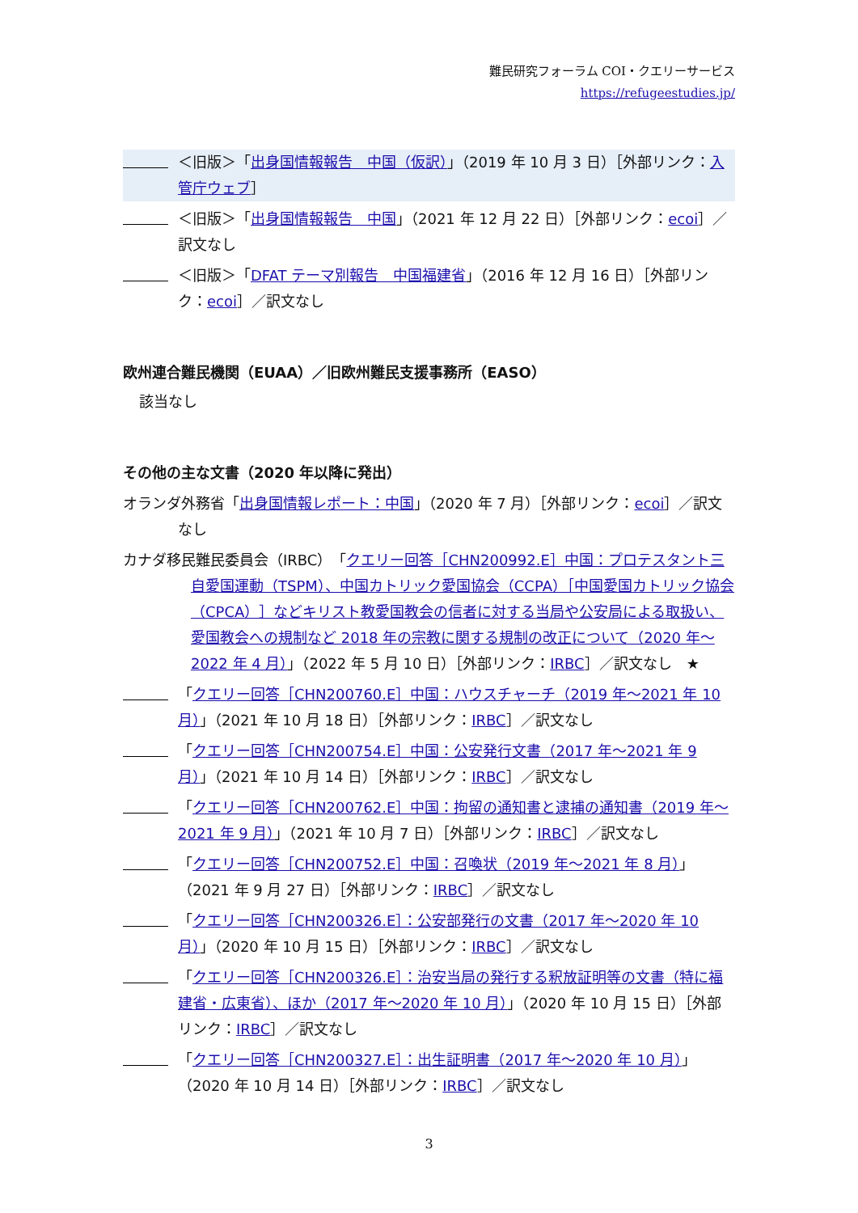難民研究フォーラム COI・クエリーサービス
https://refugeestudies.jp/
＜旧版＞「出身国情報報告　中国（仮訳）」（2019 年 10 月 3 日）［外部リンク：入管庁ウェブ］
＜旧版＞「出身国情報報告　中国」（2021 年 12 月 22 日）［外部リンク：ecoi］／訳文なし
＜旧版＞「DFAT テーマ別報告　中国福建省」（2016 年 12 月 16 日）［外部リンク：ecoi］／訳文なし
欧州連合難民機関（EUAA）／旧欧州難民支援事務所（EASO）
該当なし
その他の主な文書（2020 年以降に発出）
オランダ外務省「出身国情報レポート：中国」（2020 年 7 月）［外部リンク：ecoi］／訳文なし
カナダ移民難民委員会（IRBC）「クエリー回答［CHN200992.E］中国：プロテスタント三自愛国運動（TSPM）、中国カトリック愛国協会（CCPA）［中国愛国カトリック協会（CPCA）］などキリスト教愛国教会の信者に対する当局や公安局による取扱い、愛国教会への規制など 2018 年の宗教に関する規制の改正について（2020 年～2022 年 4 月）」（2022 年 5 月 10 日）［外部リンク：IRBC］／訳文なし　★
「クエリー回答［CHN200760.E］中国：ハウスチャーチ（2019 年～2021 年 10 月）」（2021 年 10 月 18 日）［外部リンク：IRBC］／訳文なし
「クエリー回答［CHN200754.E］中国：公安発行文書（2017 年～2021 年 9 月）」（2021 年 10 月 14 日）［外部リンク：IRBC］／訳文なし
「クエリー回答［CHN200762.E］中国：拘留の通知書と逮捕の通知書（2019 年～2021 年 9 月）」（2021 年 10 月 7 日）［外部リンク：IRBC］／訳文なし
「クエリー回答［CHN200752.E］中国：召喚状（2019 年～2021 年 8 月）」（2021 年 9 月 27 日）［外部リンク：IRBC］／訳文なし
「クエリー回答［CHN200326.E］：公安部発行の文書（2017 年～2020 年 10 月）」（2020 年 10 月 15 日）［外部リンク：IRBC］／訳文なし
「クエリー回答［CHN200326.E］：治安当局の発行する釈放証明等の文書（特に福建省・広東省）、ほか（2017 年～2020 年 10 月）」（2020 年 10 月 15 日）［外部リンク：IRBC］／訳文なし
「クエリー回答［CHN200327.E］：出生証明書（2017 年～2020 年 10 月）」（2020 年 10 月 14 日）［外部リンク：IRBC］／訳文なし
3